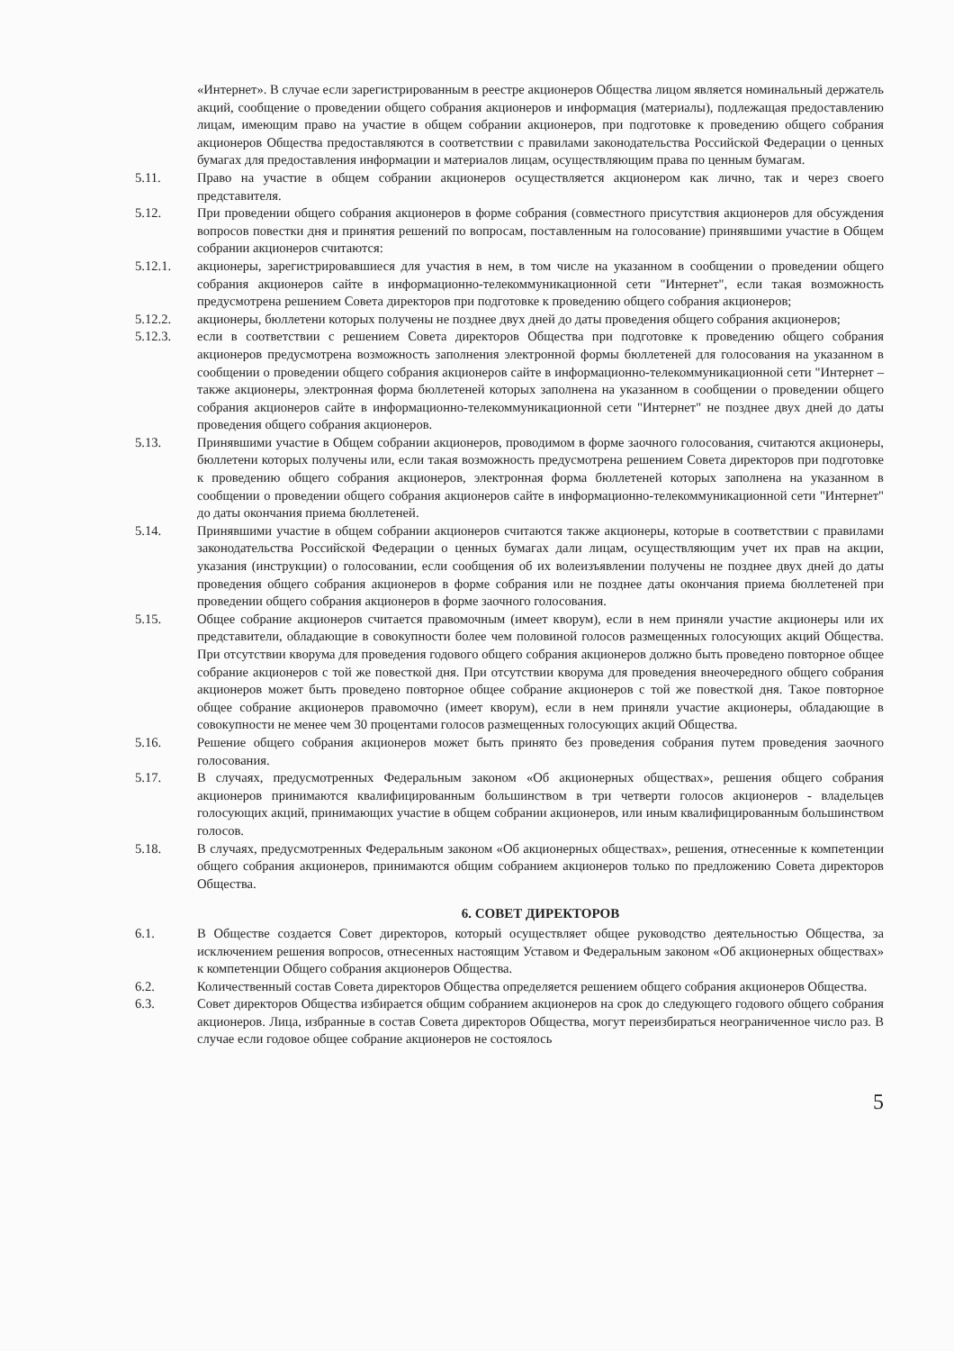«Интернет». В случае если зарегистрированным в реестре акционеров Общества лицом является номинальный держатель акций, сообщение о проведении общего собрания акционеров и информация (материалы), подлежащая предоставлению лицам, имеющим право на участие в общем собрании акционеров, при подготовке к проведению общего собрания акционеров Общества предоставляются в соответствии с правилами законодательства Российской Федерации о ценных бумагах для предоставления информации и материалов лицам, осуществляющим права по ценным бумагам.
5.11. Право на участие в общем собрании акционеров осуществляется акционером как лично, так и через своего представителя.
5.12. При проведении общего собрания акционеров в форме собрания (совместного присутствия акционеров для обсуждения вопросов повестки дня и принятия решений по вопросам, поставленным на голосование) принявшими участие в Общем собрании акционеров считаются:
5.12.1. акционеры, зарегистрировавшиеся для участия в нем, в том числе на указанном в сообщении о проведении общего собрания акционеров сайте в информационно-телекоммуникационной сети "Интернет", если такая возможность предусмотрена решением Совета директоров при подготовке к проведению общего собрания акционеров;
5.12.2. акционеры, бюллетени которых получены не позднее двух дней до даты проведения общего собрания акционеров;
5.12.3. если в соответствии с решением Совета директоров Общества при подготовке к проведению общего собрания акционеров предусмотрена возможность заполнения электронной формы бюллетеней для голосования на указанном в сообщении о проведении общего собрания акционеров сайте в информационно-телекоммуникационной сети "Интернет – также акционеры, электронная форма бюллетеней которых заполнена на указанном в сообщении о проведении общего собрания акционеров сайте в информационно-телекоммуникационной сети "Интернет" не позднее двух дней до даты проведения общего собрания акционеров.
5.13. Принявшими участие в Общем собрании акционеров, проводимом в форме заочного голосования, считаются акционеры, бюллетени которых получены или, если такая возможность предусмотрена решением Совета директоров при подготовке к проведению общего собрания акционеров, электронная форма бюллетеней которых заполнена на указанном в сообщении о проведении общего собрания акционеров сайте в информационно-телекоммуникационной сети "Интернет" до даты окончания приема бюллетеней.
5.14. Принявшими участие в общем собрании акционеров считаются также акционеры, которые в соответствии с правилами законодательства Российской Федерации о ценных бумагах дали лицам, осуществляющим учет их прав на акции, указания (инструкции) о голосовании, если сообщения об их волеизъявлении получены не позднее двух дней до даты проведения общего собрания акционеров в форме собрания или не позднее даты окончания приема бюллетеней при проведении общего собрания акционеров в форме заочного голосования.
5.15. Общее собрание акционеров считается правомочным (имеет кворум), если в нем приняли участие акционеры или их представители, обладающие в совокупности более чем половиной голосов размещенных голосующих акций Общества. При отсутствии кворума для проведения годового общего собрания акционеров должно быть проведено повторное общее собрание акционеров с той же повесткой дня. При отсутствии кворума для проведения внеочередного общего собрания акционеров может быть проведено повторное общее собрание акционеров с той же повесткой дня. Такое повторное общее собрание акционеров правомочно (имеет кворум), если в нем приняли участие акционеры, обладающие в совокупности не менее чем 30 процентами голосов размещенных голосующих акций Общества.
5.16. Решение общего собрания акционеров может быть принято без проведения собрания путем проведения заочного голосования.
5.17. В случаях, предусмотренных Федеральным законом «Об акционерных обществах», решения общего собрания акционеров принимаются квалифицированным большинством в три четверти голосов акционеров - владельцев голосующих акций, принимающих участие в общем собрании акционеров, или иным квалифицированным большинством голосов.
5.18. В случаях, предусмотренных Федеральным законом «Об акционерных обществах», решения, отнесенные к компетенции общего собрания акционеров, принимаются общим собранием акционеров только по предложению Совета директоров Общества.
6. СОВЕТ ДИРЕКТОРОВ
6.1. В Обществе создается Совет директоров, который осуществляет общее руководство деятельностью Общества, за исключением решения вопросов, отнесенных настоящим Уставом и Федеральным законом «Об акционерных обществах» к компетенции Общего собрания акционеров Общества.
6.2. Количественный состав Совета директоров Общества определяется решением общего собрания акционеров Общества.
6.3. Совет директоров Общества избирается общим собранием акционеров на срок до следующего годового общего собрания акционеров. Лица, избранные в состав Совета директоров Общества, могут переизбираться неограниченное число раз. В случае если годовое общее собрание акционеров не состоялось
5